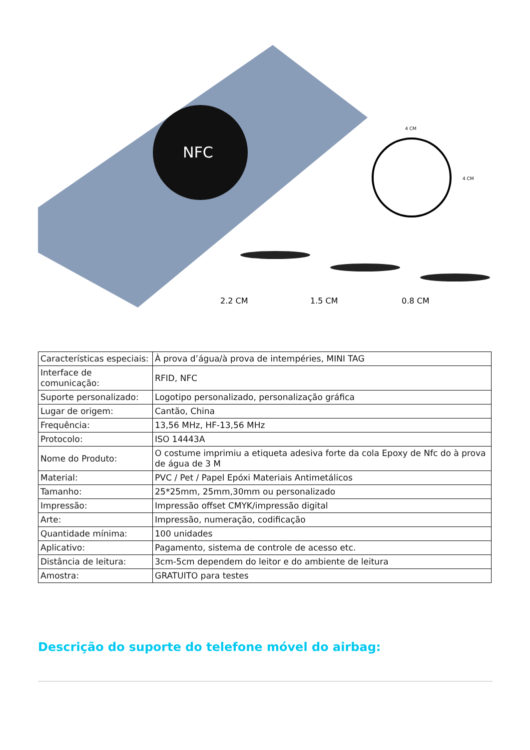NFC
4 CM
4 CM
2.2 CM
1.5 CM
0.8 CM
| Características especiais: | À prova d’água/à prova de intempéries, MINI TAG |
| Interface de comunicação: | RFID, NFC |
| Suporte personalizado: | Logotipo personalizado, personalização gráfica |
| Lugar de origem: | Cantão, China |
| Frequência: | 13,56 MHz, HF-13,56 MHz |
| Protocolo: | ISO 14443A |
| Nome do Produto: | O costume imprimiu a etiqueta adesiva forte da cola Epoxy de Nfc do à prova de água de 3 M |
| Material: | PVC / Pet / Papel Epóxi Materiais Antimetálicos |
| Tamanho: | 25*25mm, 25mm,30mm ou personalizado |
| Impressão: | Impressão offset CMYK/impressão digital |
| Arte: | Impressão, numeração, codificação |
| Quantidade mínima: | 100 unidades |
| Aplicativo: | Pagamento, sistema de controle de acesso etc. |
| Distância de leitura: | 3cm-5cm dependem do leitor e do ambiente de leitura |
| Amostra: | GRATUITO para testes |
Descrição do suporte do telefone móvel do airbag: